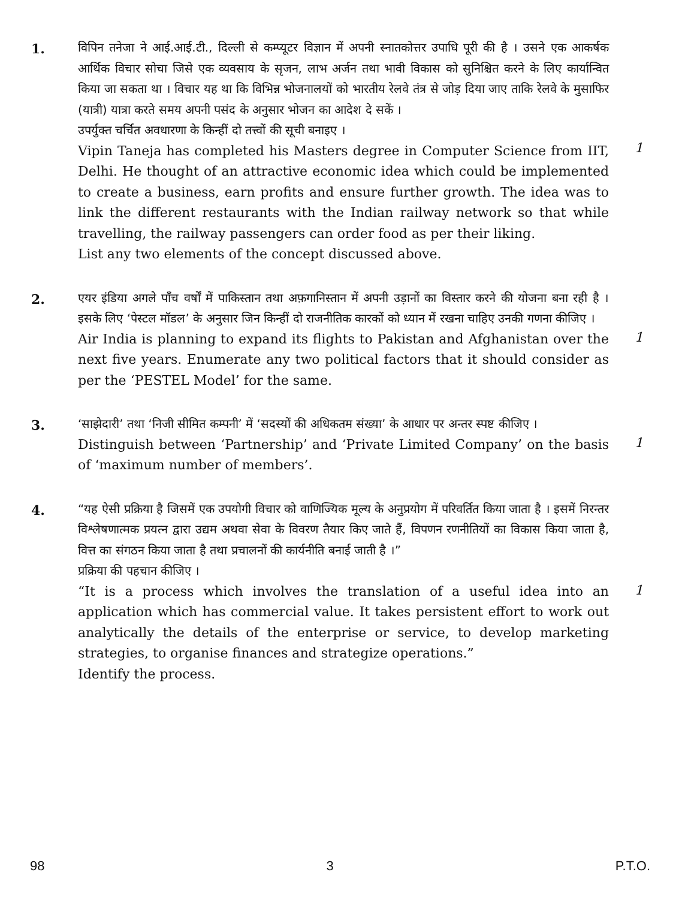1.
विपिन तनेजा ने आई.आई.टी., दिल्ली से कम्प्यूटर विज्ञान में अपनी स्नातकोत्तर उपाधि पूरी की है । उसने एक आकर्षक आर्थिक विचार सोचा जिसे एक व्यवसाय के सृजन, लाभ अर्जन तथा भावी विकास को सुनिश्चित करने के लिए कार्यान्वित किया जा सकता था । विचार यह था कि विभिन्न भोजनालयों को भारतीय रेलवे तंत्र से जोड़ दिया जाए ताकि रेलवे के मुसाफिर (यात्री) यात्रा करते समय अपनी पसंद के अनुसार भोजन का आदेश दे सकें ।
उपर्युक्त चर्चित अवधारणा के किन्हीं दो तत्त्वों की सूची बनाइए ।
Vipin Taneja has completed his Masters degree in Computer Science from IIT, Delhi. He thought of an attractive economic idea which could be implemented to create a business, earn profits and ensure further growth. The idea was to link the different restaurants with the Indian railway network so that while travelling, the railway passengers can order food as per their liking.
List any two elements of the concept discussed above.
1
2.
एयर इंडिया अगले पाँच वर्षों में पाकिस्तान तथा अफ़गानिस्तान में अपनी उड़ानों का विस्तार करने की योजना बना रही है । इसके लिए ‘पेस्टल मॉडल’ के अनुसार जिन किन्हीं दो राजनीतिक कारकों को ध्यान में रखना चाहिए उनकी गणना कीजिए ।
Air India is planning to expand its flights to Pakistan and Afghanistan over the next five years. Enumerate any two political factors that it should consider as per the ‘PESTEL Model’ for the same.
1
3.
‘साझेदारी’ तथा ‘निजी सीमित कम्पनी’ में ‘सदस्यों की अधिकतम संख्या’ के आधार पर अन्तर स्पष्ट कीजिए ।
Distinguish between ‘Partnership’ and ‘Private Limited Company’ on the basis of ‘maximum number of members’.
1
4.
“यह ऐसी प्रक्रिया है जिसमें एक उपयोगी विचार को वाणिज्यिक मूल्य के अनुप्रयोग में परिवर्तित किया जाता है । इसमें निरन्तर विश्लेषणात्मक प्रयत्न द्वारा उद्यम अथवा सेवा के विवरण तैयार किए जाते हैं, विपणन रणनीतियों का विकास किया जाता है, वित्त का संगठन किया जाता है तथा प्रचालनों की कार्यनीति बनाई जाती है ।”
प्रक्रिया की पहचान कीजिए ।
“It is a process which involves the translation of a useful idea into an application which has commercial value. It takes persistent effort to work out analytically the details of the enterprise or service, to develop marketing strategies, to organise finances and strategize operations.”
Identify the process.
1
98 3 P.T.O.